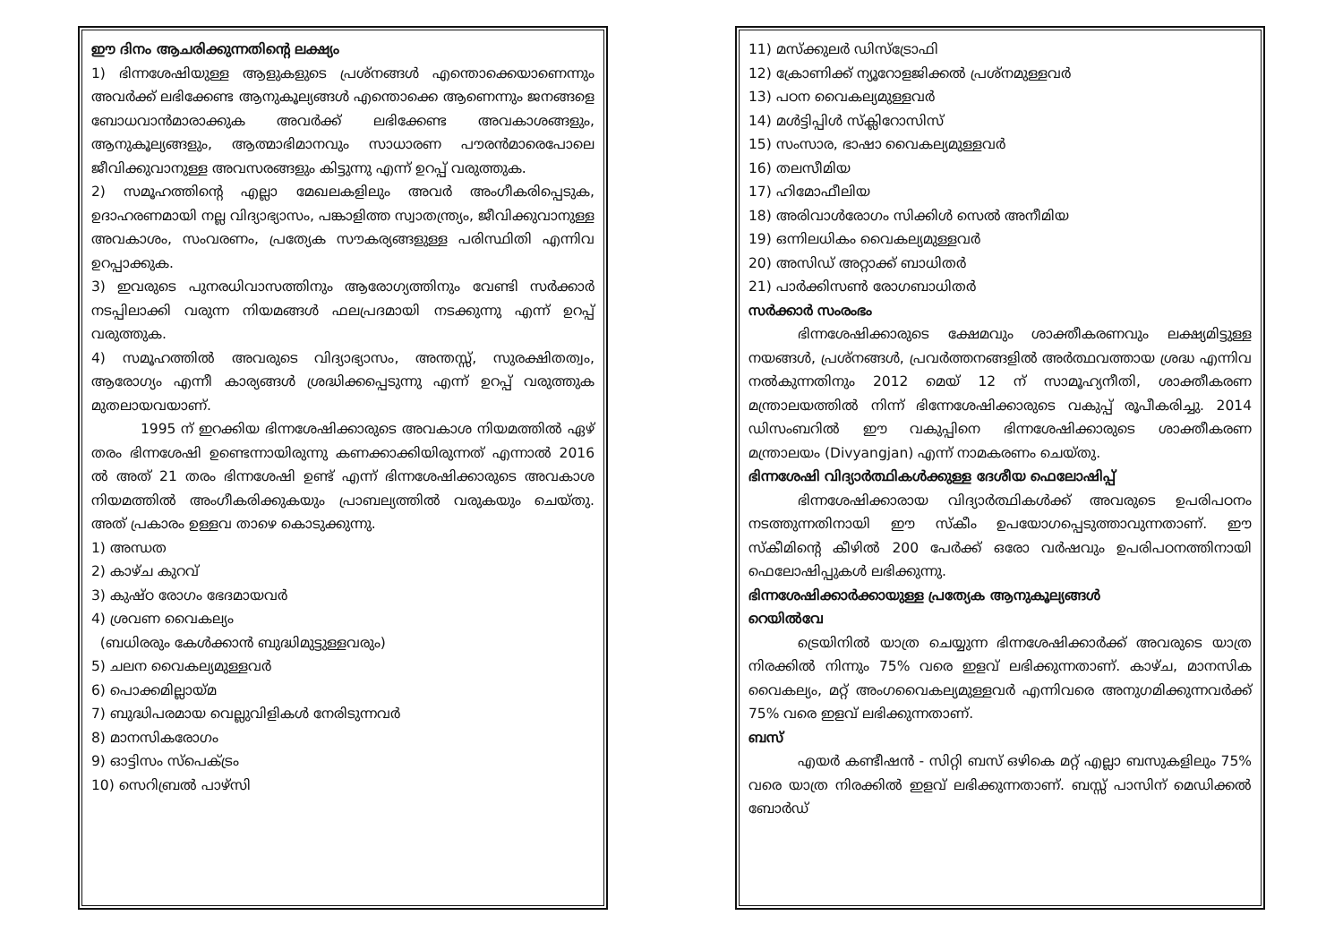ഈ ദിനം ആചരിക്കുന്നതിന്റെ ലക്ഷ്യം
1) ഭിന്നശേഷിയുള്ള ആളുകളുടെ പ്രശ്നങ്ങൾ എന്തൊക്കെയാണെന്നും അവർക്ക് ലഭിക്കേണ്ട ആനുകൂല്യങ്ങൾ എന്തൊക്കെ ആണെന്നും ജനങ്ങളെ ബോധവാൻമാരാക്കുക അവർക്ക് ലഭിക്കേണ്ട അവകാശങ്ങളും, ആനുകൂല്യങ്ങളും, ആത്മാഭിമാനവും സാധാരണ പൗരൻമാരെപോലെ ജീവിക്കുവാനുള്ള അവസരങ്ങളും കിട്ടുന്നു എന്ന് ഉറപ്പ് വരുത്തുക.
2) സമൂഹത്തിന്റെ എല്ലാ മേഖലകളിലും അവർ അംഗീകരിപ്പെടുക, ഉദാഹരണമായി നല്ല വിദ്യാഭ്യാസം, പങ്കാളിത്ത സ്വാതന്ത്ര്യം, ജീവിക്കുവാനുള്ള അവകാശം, സംവരണം, പ്രത്യേക സൗകര്യങ്ങളുള്ള പരിസ്ഥിതി എന്നിവ ഉറപ്പാക്കുക.
3) ഇവരുടെ പുനരധിവാസത്തിനും ആരോഗ്യത്തിനും വേണ്ടി സർക്കാർ നടപ്പിലാക്കി വരുന്ന നിയമങ്ങൾ ഫലപ്രദമായി നടക്കുന്നു എന്ന് ഉറപ്പ് വരുത്തുക.
4) സമൂഹത്തിൽ അവരുടെ വിദ്യാഭ്യാസം, അന്തസ്സ്, സുരക്ഷിതത്വം, ആരോഗ്യം എന്നീ കാര്യങ്ങൾ ശ്രദ്ധിക്കപ്പെടുന്നു എന്ന് ഉറപ്പ് വരുത്തുക മുതലായവയാണ്.
1995 ന് ഇറക്കിയ ഭിന്നശേഷിക്കാരുടെ അവകാശ നിയമത്തിൽ ഏഴ് തരം ഭിന്നശേഷി ഉണ്ടെന്നായിരുന്നു കണക്കാക്കിയിരുന്നത് എന്നാൽ 2016 ൽ അത് 21 തരം ഭിന്നശേഷി ഉണ്ട് എന്ന് ഭിന്നശേഷിക്കാരുടെ അവകാശ നിയമത്തിൽ അംഗീകരിക്കുകയും പ്രാബല്യത്തിൽ വരുകയും ചെയ്തു. അത് പ്രകാരം ഉള്ളവ താഴെ കൊടുക്കുന്നു.
1) അന്ധത
2) കാഴ്ച കുറവ്
3) കുഷ്ഠ രോഗം ഭേദമായവർ
4) ശ്രവണ വൈകല്യം
(ബധിരരും കേൾക്കാൻ ബുദ്ധിമുട്ടുള്ളവരും)
5) ചലന വൈകല്യമുള്ളവർ
6) പൊക്കമില്ലായ്മ
7) ബുദ്ധിപരമായ വെല്ലുവിളികൾ നേരിടുന്നവർ
8) മാനസികരോഗം
9) ഓട്ടിസം സ്പെക്ട്രം
10) സെറിബ്രൽ പാഴ്സി
11) മസ്ക്കുലർ ഡിസ്ട്രോഫി
12) ക്രോണിക്ക് ന്യൂറോളജിക്കൽ പ്രശ്നമുള്ളവർ
13) പഠന വൈകല്യമുള്ളവർ
14) മൾട്ടിപ്പിൾ സ്ക്ലിറോസിസ്
15) സംസാര, ഭാഷാ വൈകല്യമുള്ളവർ
16) തലസീമിയ
17) ഹിമോഫീലിയ
18) അരിവാൾരോഗം സിക്കിൾ സെൽ അനീമിയ
19) ഒന്നിലധികം വൈകല്യമുള്ളവർ
20) അസിഡ് അറ്റാക്ക് ബാധിതർ
21) പാർക്കിസൺ രോഗബാധിതർ
സർക്കാർ സംരംഭം
ഭിന്നശേഷിക്കാരുടെ ക്ഷേമവും ശാക്തീകരണവും ലക്ഷ്യമിട്ടുള്ള നയങ്ങൾ, പ്രശ്നങ്ങൾ, പ്രവർത്തനങ്ങളിൽ അർത്ഥവത്തായ ശ്രദ്ധ എന്നിവ നൽകുന്നതിനും 2012 മെയ് 12 ന് സാമൂഹ്യനീതി, ശാക്തീകരണ മന്ത്രാലയത്തിൽ നിന്ന് ഭിന്നേശേഷിക്കാരുടെ വകുപ്പ് രൂപീകരിച്ചു. 2014 ഡിസംബറിൽ ഈ വകുപ്പിനെ ഭിന്നശേഷിക്കാരുടെ ശാക്തീകരണ മന്ത്രാലയം (Divyangjan) എന്ന് നാമകരണം ചെയ്തു.
ഭിന്നശേഷി വിദ്യാർത്ഥികൾക്കുള്ള ദേശീയ ഫെലോഷിപ്പ്
ഭിന്നശേഷിക്കാരായ വിദ്യാർത്ഥികൾക്ക് അവരുടെ ഉപരിപഠനം നടത്തുന്നതിനായി ഈ സ്കീം ഉപയോഗപ്പെടുത്താവുന്നതാണ്. ഈ സ്കീമിന്റെ കീഴിൽ 200 പേർക്ക് ഒരോ വർഷവും ഉപരിപഠനത്തിനായി ഫെലോഷിപ്പുകൾ ലഭിക്കുന്നു.
ഭിന്നശേഷിക്കാർക്കായുള്ള പ്രത്യേക ആനുകൂല്യങ്ങൾ
റെയിൽവേ
ട്രെയിനിൽ യാത്ര ചെയ്യുന്ന ഭിന്നശേഷിക്കാർക്ക് അവരുടെ യാത്ര നിരക്കിൽ നിന്നും 75% വരെ ഇളവ് ലഭിക്കുന്നതാണ്. കാഴ്ച, മാനസിക വൈകല്യം, മറ്റ് അംഗവൈകല്യമുള്ളവർ എന്നിവരെ അനുഗമിക്കുന്നവർക്ക് 75% വരെ ഇളവ് ലഭിക്കുന്നതാണ്.
ബസ്
എയർ കണ്ടീഷൻ - സിറ്റി ബസ് ഒഴികെ മറ്റ് എല്ലാ ബസുകളിലും 75% വരെ യാത്ര നിരക്കിൽ ഇളവ് ലഭിക്കുന്നതാണ്. ബസ്സ് പാസിന് മെഡിക്കൽ ബോർഡ്